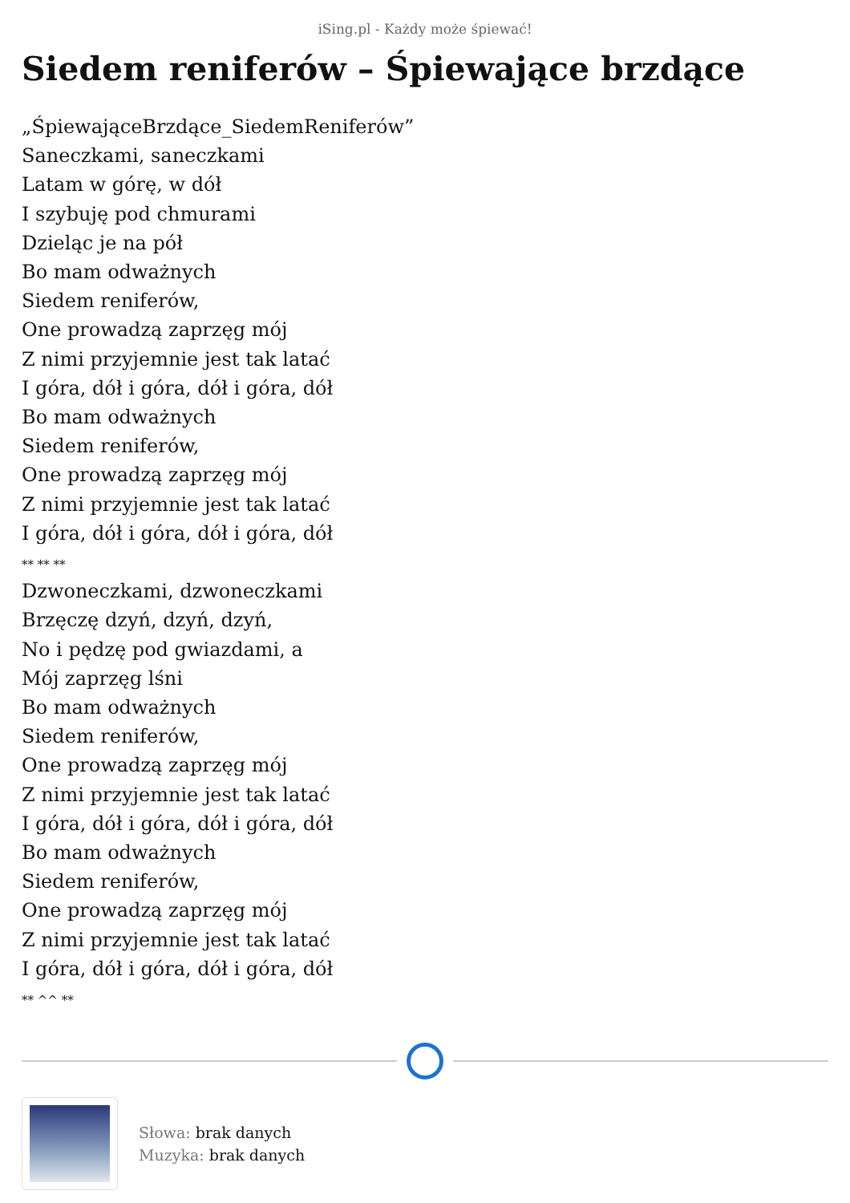iSing.pl - Każdy może śpiewać!
Siedem reniferów – Śpiewające brzdące
„ŚpiewająceBrzdące_SiedemReniferów”
Saneczkami, saneczkami
Latam w górę, w dół
I szybuję pod chmurami
Dzieląc je na pół
Bo mam odważnych
Siedem reniferów,
One prowadzą zaprzęg mój
Z nimi przyjemnie jest tak latać
I góra, dół i góra, dół i góra, dół
Bo mam odważnych
Siedem reniferów,
One prowadzą zaprzęg mój
Z nimi przyjemnie jest tak latać
I góra, dół i góra, dół i góra, dół
** ** **
Dzwoneczkami, dzwoneczkami
Brzęczę dzyń, dzyń, dzyń,
No i pędzę pod gwiazdami, a
Mój zaprzęg lśni
Bo mam odważnych
Siedem reniferów,
One prowadzą zaprzęg mój
Z nimi przyjemnie jest tak latać
I góra, dół i góra, dół i góra, dół
Bo mam odważnych
Siedem reniferów,
One prowadzą zaprzęg mój
Z nimi przyjemnie jest tak latać
I góra, dół i góra, dół i góra, dół
** ^^ **
Słowa: brak danych
Muzyka: brak danych